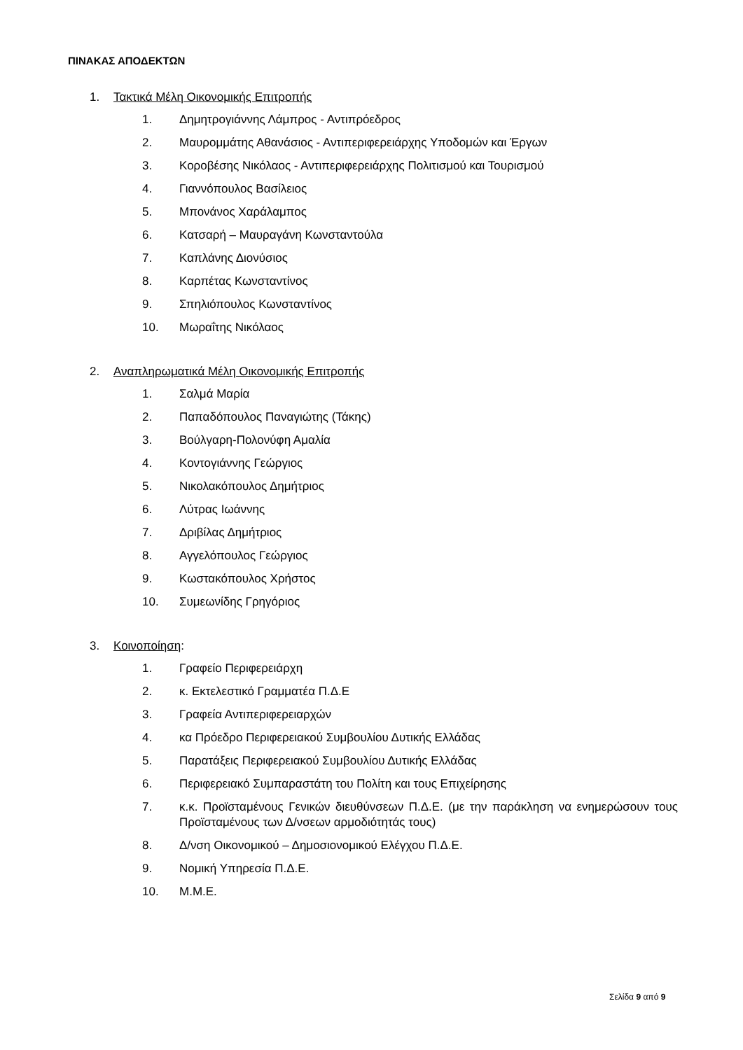ΠΙΝΑΚΑΣ ΑΠΟΔΕΚΤΩΝ
1. Τακτικά Μέλη Οικονομικής Επιτροπής
1. Δημητρογιάννης Λάμπρος - Αντιπρόεδρος
2. Μαυρομμάτης Αθανάσιος - Αντιπεριφερειάρχης Υποδομών και Έργων
3. Κοροβέσης Νικόλαος - Αντιπεριφερειάρχης Πολιτισμού και Τουρισμού
4. Γιαννόπουλος Βασίλειος
5. Μπονάνος Χαράλαμπος
6. Κατσαρή – Μαυραγάνη Κωνσταντούλα
7. Καπλάνης Διονύσιος
8. Καρπέτας Κωνσταντίνος
9. Σπηλιόπουλος Κωνσταντίνος
10. Μωραΐτης Νικόλαος
2. Αναπληρωματικά Μέλη Οικονομικής Επιτροπής
1. Σαλμά Μαρία
2. Παπαδόπουλος Παναγιώτης (Τάκης)
3. Βούλγαρη-Πολονύφη Αμαλία
4. Κοντογιάννης Γεώργιος
5. Νικολακόπουλος Δημήτριος
6. Λύτρας Ιωάννης
7. Δριβίλας Δημήτριος
8. Αγγελόπουλος Γεώργιος
9. Κωστακόπουλος Χρήστος
10. Συμεωνίδης Γρηγόριος
3. Κοινοποίηση:
1. Γραφείο Περιφερειάρχη
2. κ. Εκτελεστικό Γραμματέα Π.Δ.Ε
3. Γραφεία Αντιπεριφερειαρχών
4. κα Πρόεδρο Περιφερειακού Συμβουλίου Δυτικής Ελλάδας
5. Παρατάξεις Περιφερειακού Συμβουλίου Δυτικής Ελλάδας
6. Περιφερειακό Συμπαραστάτη του Πολίτη και τους Επιχείρησης
7. κ.κ. Προϊσταμένους Γενικών διευθύνσεων Π.Δ.Ε. (με την παράκληση να ενημερώσουν τους Προϊσταμένους των Δ/νσεων αρμοδιότητάς τους)
8. Δ/νση Οικονομικού – Δημοσιονομικού Ελέγχου Π.Δ.Ε.
9. Νομική Υπηρεσία Π.Δ.Ε.
10. Μ.Μ.Ε.
Σελίδα 9 από 9